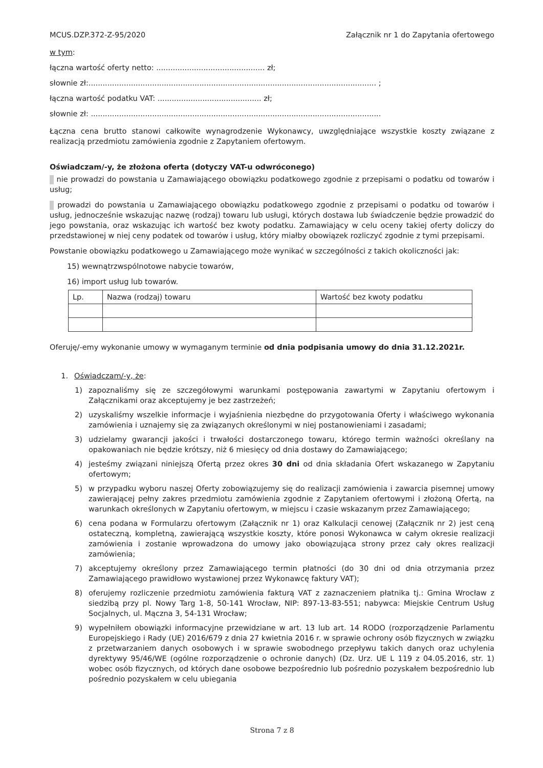MCUS.DZP.372-Z-95/2020 Załącznik nr 1 do Zapytania ofertowego
w tym:
łączna wartość oferty netto: .............................................. zł;
słownie zł:.......................................................................................................................... ;
łączna wartość podatku VAT: ............................................ zł;
słownie zł: ...........................................................................................................................
Łączna cena brutto stanowi całkowite wynagrodzenie Wykonawcy, uwzględniające wszystkie koszty związane z realizacją przedmiotu zamówienia zgodnie z Zapytaniem ofertowym.
Oświadczam/-y, że złożona oferta (dotyczy VAT-u odwróconego)
nie prowadzi do powstania u Zamawiającego obowiązku podatkowego zgodnie z przepisami o podatku od towarów i usług;
prowadzi do powstania u Zamawiającego obowiązku podatkowego zgodnie z przepisami o podatku od towarów i usług, jednocześnie wskazując nazwę (rodzaj) towaru lub usługi, których dostawa lub świadczenie będzie prowadzić do jego powstania, oraz wskazując ich wartość bez kwoty podatku. Zamawiający w celu oceny takiej oferty doliczy do przedstawionej w niej ceny podatek od towarów i usług, który miałby obowiązek rozliczyć zgodnie z tymi przepisami.
Powstanie obowiązku podatkowego u Zamawiającego może wynikać w szczególności z takich okoliczności jak:
15) wewnątrzwspólnotowe nabycie towarów,
16) import usług lub towarów.
| Lp. | Nazwa (rodzaj) towaru | Wartość bez kwoty podatku |
| --- | --- | --- |
Oferuję/-emy wykonanie umowy w wymaganym terminie od dnia podpisania umowy do dnia 31.12.2021r.
1. Oświadczam/-y, że:
1) zapoznaliśmy się ze szczegółowymi warunkami postępowania zawartymi w Zapytaniu ofertowym i Załącznikami oraz akceptujemy je bez zastrzeżeń;
2) uzyskaliśmy wszelkie informacje i wyjaśnienia niezbędne do przygotowania Oferty i właściwego wykonania zamówienia i uznajemy się za związanych określonymi w niej postanowieniami i zasadami;
3) udzielamy gwarancji jakości i trwałości dostarczonego towaru, którego termin ważności określany na opakowaniach nie będzie krótszy, niż 6 miesięcy od dnia dostawy do Zamawiającego;
4) jesteśmy związani niniejszą Ofertą przez okres 30 dni od dnia składania Ofert wskazanego w Zapytaniu ofertowym;
5) w przypadku wyboru naszej Oferty zobowiązujemy się do realizacji zamówienia i zawarcia pisemnej umowy zawierającej pełny zakres przedmiotu zamówienia zgodnie z Zapytaniem ofertowymi i złożoną Ofertą, na warunkach określonych w Zapytaniu ofertowym, w miejscu i czasie wskazanym przez Zamawiającego;
6) cena podana w Formularzu ofertowym (Załącznik nr 1) oraz Kalkulacji cenowej (Załącznik nr 2) jest ceną ostateczną, kompletną, zawierającą wszystkie koszty, które ponosi Wykonawca w całym okresie realizacji zamówienia i zostanie wprowadzona do umowy jako obowiązująca strony przez cały okres realizacji zamówienia;
7) akceptujemy określony przez Zamawiającego termin płatności (do 30 dni od dnia otrzymania przez Zamawiającego prawidłowo wystawionej przez Wykonawcę faktury VAT);
8) oferujemy rozliczenie przedmiotu zamówienia fakturą VAT z zaznaczeniem płatnika tj.: Gmina Wrocław z siedzibą przy pl. Nowy Targ 1-8, 50-141 Wrocław, NIP: 897-13-83-551; nabywca: Miejskie Centrum Usług Socjalnych, ul. Mączna 3, 54-131 Wrocław;
9) wypełniłem obowiązki informacyjne przewidziane w art. 13 lub art. 14 RODO (rozporządzenie Parlamentu Europejskiego i Rady (UE) 2016/679 z dnia 27 kwietnia 2016 r. w sprawie ochrony osób fizycznych w związku z przetwarzaniem danych osobowych i w sprawie swobodnego przepływu takich danych oraz uchylenia dyrektywy 95/46/WE (ogólne rozporządzenie o ochronie danych) (Dz. Urz. UE L 119 z 04.05.2016, str. 1) wobec osób fizycznych, od których dane osobowe bezpośrednio lub pośrednio pozyskałem bezpośrednio lub pośrednio pozyskałem w celu ubiegania
Strona 7 z 8